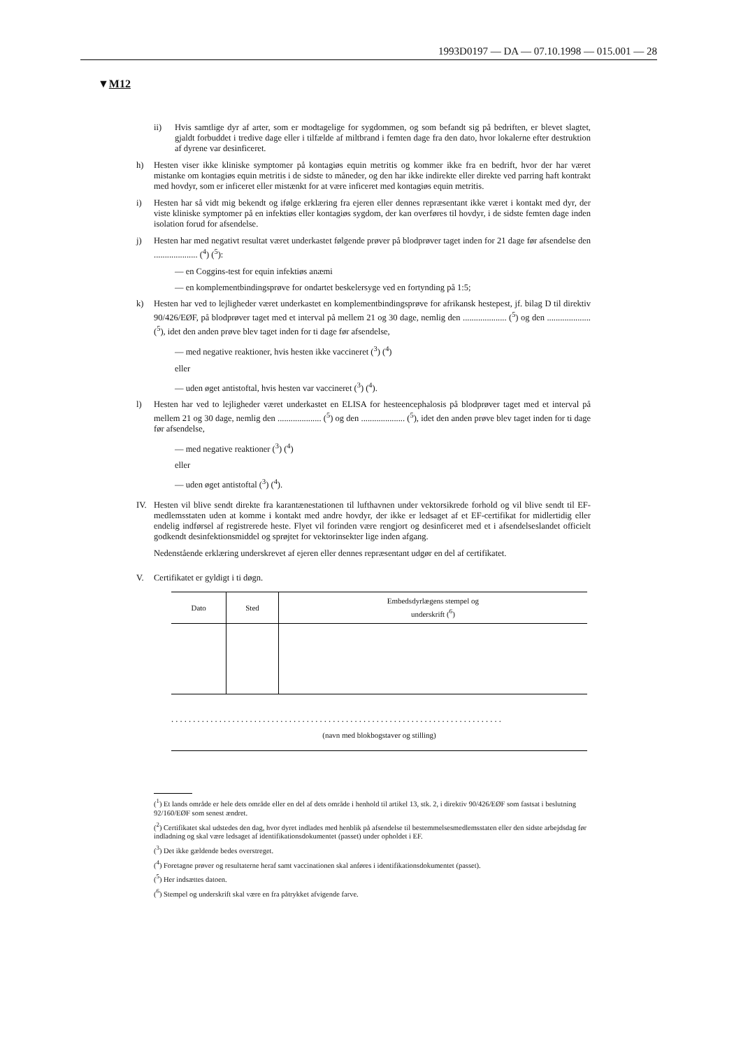1993D0197 — DA — 07.10.1998 — 015.001 — 28
▼M12
ii) Hvis samtlige dyr af arter, som er modtagelige for sygdommen, og som befandt sig på bedriften, er blevet slagtet, gjaldt forbuddet i tredive dage eller i tilfælde af miltbrand i femten dage fra den dato, hvor lokalerne efter destruktion af dyrene var desinficeret.
h) Hesten viser ikke kliniske symptomer på kontagiøs equin metritis og kommer ikke fra en bedrift, hvor der har været mistanke om kontagiøs equin metritis i de sidste to måneder, og den har ikke indirekte eller direkte ved parring haft kontrakt med hovdyr, som er inficeret eller mistænkt for at være inficeret med kontagiøs equin metritis.
i) Hesten har så vidt mig bekendt og ifølge erklæring fra ejeren eller dennes repræsentant ikke været i kontakt med dyr, der viste kliniske symptomer på en infektiøs eller kontagiøs sygdom, der kan overføres til hovdyr, i de sidste femten dage inden isolation forud for afsendelse.
j) Hesten har med negativt resultat været underkastet følgende prøver på blodprøver taget inden for 21 dage før afsendelse den .................... (<sup>4</sup>) (<sup>5</sup>):
— en Coggins-test for equin infektiøs anæmi
— en komplementbindingsprøve for ondartet beskelersyge ved en fortynding på 1:5;
k) Hesten har ved to lejligheder været underkastet en komplementbindingsprøve for afrikansk hestepest, jf. bilag D til direktiv 90/426/EØF, på blodprøver taget med et interval på mellem 21 og 30 dage, nemlig den .................... (<sup>5</sup>) og den .................... (<sup>5</sup>), idet den anden prøve blev taget inden for ti dage før afsendelse,
— med negative reaktioner, hvis hesten ikke vaccineret (<sup>3</sup>) (<sup>4</sup>)
eller
— uden øget antistoftal, hvis hesten var vaccineret (<sup>3</sup>) (<sup>4</sup>).
l) Hesten har ved to lejligheder været underkastet en ELISA for hesteencephalosis på blodprøver taget med et interval på mellem 21 og 30 dage, nemlig den .................... (<sup>5</sup>) og den .................... (<sup>5</sup>), idet den anden prøve blev taget inden for ti dage før afsendelse,
— med negative reaktioner (<sup>3</sup>) (<sup>4</sup>)
eller
— uden øget antistoftal (<sup>3</sup>) (<sup>4</sup>).
IV. Hesten vil blive sendt direkte fra karantænestationen til lufthavnen under vektorsikrede forhold og vil blive sendt til EF-medlemsstaten uden at komme i kontakt med andre hovdyr, der ikke er ledsaget af et EF-certifikat for midlertidig eller endelig indførsel af registrerede heste. Flyet vil forinden være rengjort og desinficeret med et i afsendelseslandet officielt godkendt desinfektionsmiddel og sprøjtet for vektorinsekter lige inden afgang.
Nedenstående erklæring underskrevet af ejeren eller dennes repræsentant udgør en del af certifikatet.
V. Certifikatet er gyldigt i ti døgn.
| Dato | Sted | Embedsdyrlægens stempel og underskrift (<sup>6</sup>) |
| --- | --- | --- |
. . . . . . . . . . . . . . . . . . . . . . . . . . . . . . . . . . . . . . . . . . . . . . . . . . . . . . . . . . . . . . . . . . . . . . . . . . . .
(navn med blokbogstaver og stilling)
(<sup>1</sup>) Et lands område er hele dets område eller en del af dets område i henhold til artikel 13, stk. 2, i direktiv 90/426/EØF som fastsat i beslutning 92/160/EØF som senest ændret.
(<sup>2</sup>) Certifikatet skal udstedes den dag, hvor dyret indlades med henblik på afsendelse til bestemmelsesmedlemsstaten eller den sidste arbejdsdag før indladning og skal være ledsaget af identifikationsdokumentet (passet) under opholdet i EF.
(<sup>3</sup>) Det ikke gældende bedes overstreget.
(<sup>4</sup>) Foretagne prøver og resultaterne heraf samt vaccinationen skal anføres i identifikationsdokumentet (passet).
(<sup>5</sup>) Her indsættes datoen.
(<sup>6</sup>) Stempel og underskrift skal være en fra påtrykket afvigende farve.